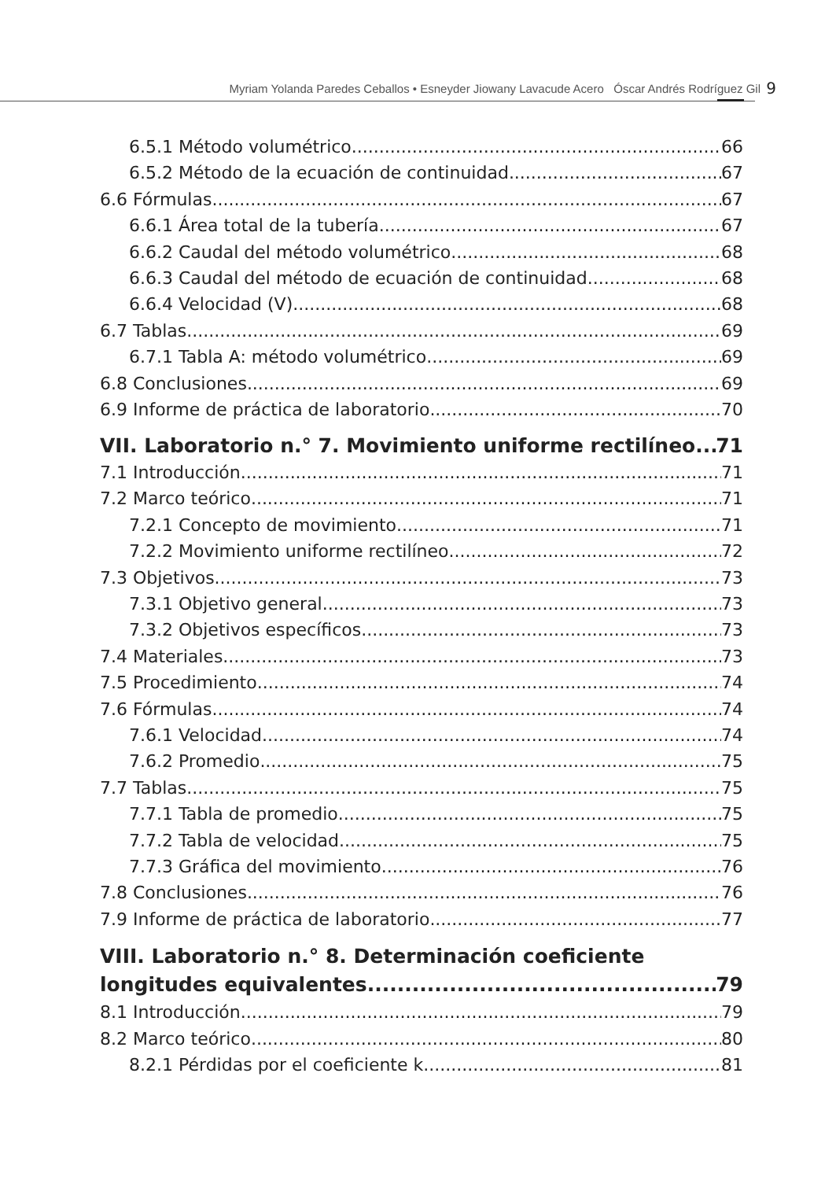Myriam Yolanda Paredes Ceballos • Esneyder Jiowany Lavacude Acero Óscar Andrés Rodríguez Gil 9
6.5.1 Método volumétrico 66
6.5.2 Método de la ecuación de continuidad 67
6.6 Fórmulas 67
6.6.1 Área total de la tubería 67
6.6.2 Caudal del método volumétrico 68
6.6.3 Caudal del método de ecuación de continuidad 68
6.6.4 Velocidad (V) 68
6.7 Tablas 69
6.7.1 Tabla A: método volumétrico 69
6.8 Conclusiones 69
6.9 Informe de práctica de laboratorio 70
VII. Laboratorio n.° 7. Movimiento uniforme rectilíneo 71
7.1 Introducción 71
7.2 Marco teórico 71
7.2.1 Concepto de movimiento 71
7.2.2 Movimiento uniforme rectilíneo 72
7.3 Objetivos 73
7.3.1 Objetivo general 73
7.3.2 Objetivos específicos 73
7.4 Materiales 73
7.5 Procedimiento 74
7.6 Fórmulas 74
7.6.1 Velocidad 74
7.6.2 Promedio 75
7.7 Tablas 75
7.7.1 Tabla de promedio 75
7.7.2 Tabla de velocidad 75
7.7.3 Gráfica del movimiento 76
7.8 Conclusiones 76
7.9 Informe de práctica de laboratorio 77
VIII. Laboratorio n.° 8. Determinación coeficiente
longitudes equivalentes 79
8.1 Introducción 79
8.2 Marco teórico 80
8.2.1 Pérdidas por el coeficiente k 81